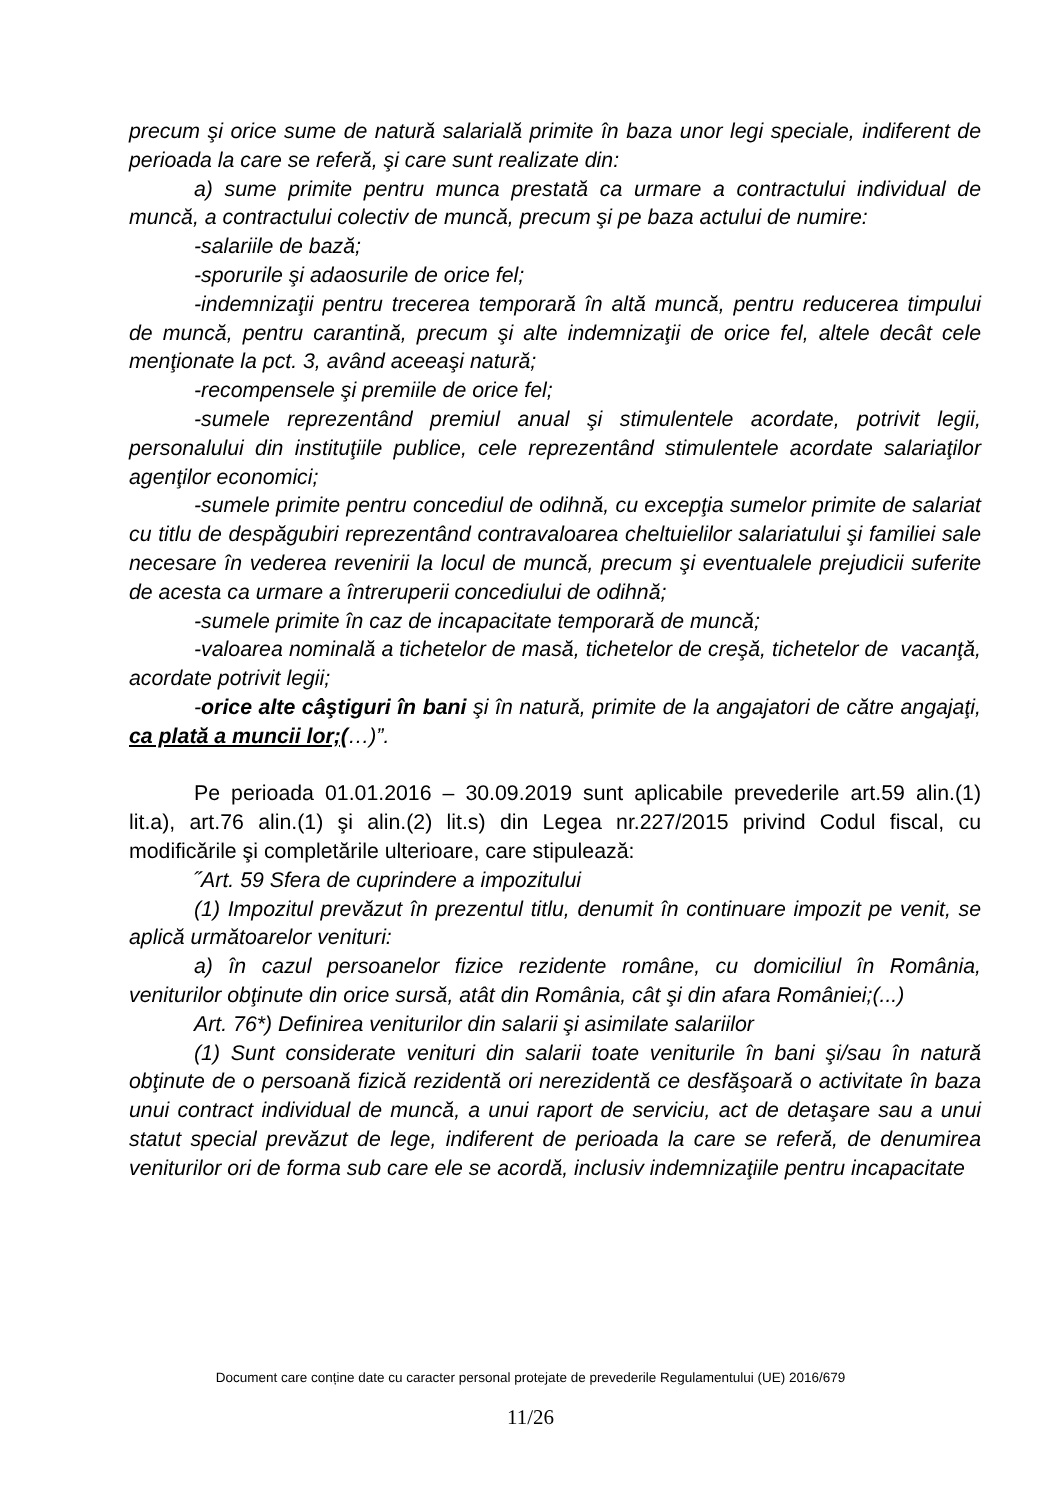precum şi orice sume de natură salarială primite în baza unor legi speciale, indiferent de perioada la care se referă, şi care sunt realizate din:
a) sume primite pentru munca prestată ca urmare a contractului individual de muncă, a contractului colectiv de muncă, precum şi pe baza actului de numire:
-salariile de bază;
-sporurile şi adaosurile de orice fel;
-indemnizaţii pentru trecerea temporară în altă muncă, pentru reducerea timpului de muncă, pentru carantină, precum şi alte indemnizaţii de orice fel, altele decât cele menţionate la pct. 3, având aceeaşi natură;
-recompensele şi premiile de orice fel;
-sumele reprezentând premiul anual şi stimulentele acordate, potrivit legii, personalului din instituţiile publice, cele reprezentând stimulentele acordate salariaţilor agenţilor economici;
-sumele primite pentru concediul de odihnă, cu excepţia sumelor primite de salariat cu titlu de despăgubiri reprezentând contravaloarea cheltuielilor salariatului şi familiei sale necesare în vederea revenirii la locul de muncă, precum şi eventualele prejudicii suferite de acesta ca urmare a întreruperii concediului de odihnă;
-sumele primite în caz de incapacitate temporară de muncă;
-valoarea nominală a tichetelor de masă, tichetelor de creşă, tichetelor de vacanţă, acordate potrivit legii;
-orice alte câştiguri în bani şi în natură, primite de la angajatori de către angajaţi, ca plată a muncii lor;(…)”.
Pe perioada 01.01.2016 – 30.09.2019 sunt aplicabile prevederile art.59 alin.(1) lit.a), art.76 alin.(1) şi alin.(2) lit.s) din Legea nr.227/2015 privind Codul fiscal, cu modificările şi completările ulterioare, care stipulează:
˝Art. 59 Sfera de cuprindere a impozitului
(1) Impozitul prevăzut în prezentul titlu, denumit în continuare impozit pe venit, se aplică următoarelor venituri:
a) în cazul persoanelor fizice rezidente române, cu domiciliul în România, veniturilor obţinute din orice sursă, atât din România, cât şi din afara României;(...)
Art. 76*) Definirea veniturilor din salarii şi asimilate salariilor
(1) Sunt considerate venituri din salarii toate veniturile în bani şi/sau în natură obţinute de o persoană fizică rezidentă ori nerezidentă ce desfăşoară o activitate în baza unui contract individual de muncă, a unui raport de serviciu, act de detaşare sau a unui statut special prevăzut de lege, indiferent de perioada la care se referă, de denumirea veniturilor ori de forma sub care ele se acordă, inclusiv indemnizaţiile pentru incapacitate
Document care conține date cu caracter personal protejate de prevederile Regulamentului (UE) 2016/679
11/26